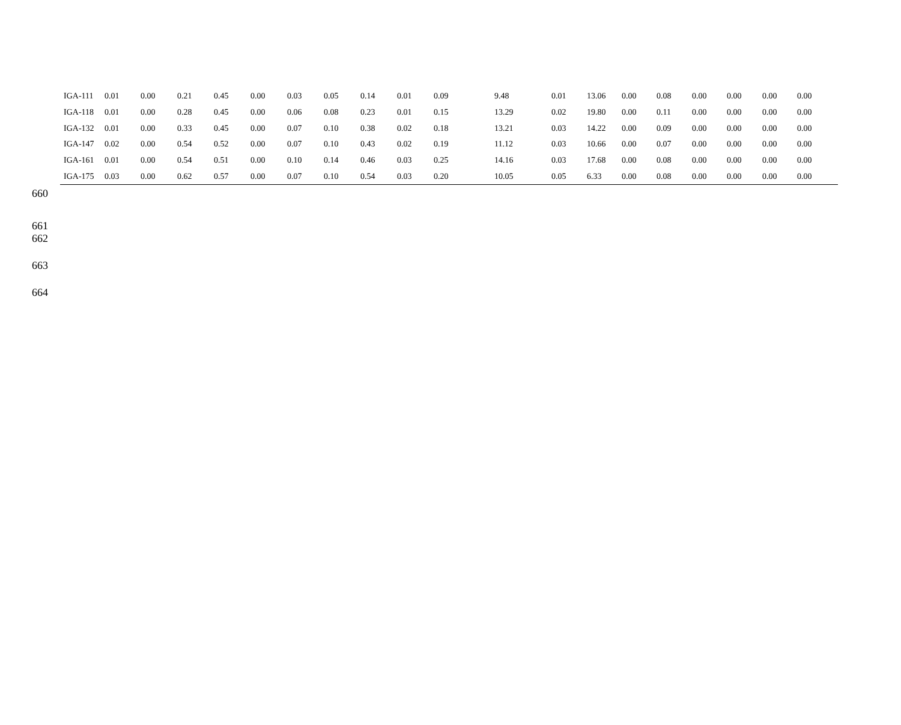| IGA-111 | 0.01 | 0.00 | 0.21 | 0.45 | 0.00 | 0.03 | 0.05 | 0.14 | 0.01 | 0.09 | 9.48 | 0.01 | 13.06 | 0.00 | 0.08 | 0.00 | 0.00 | 0.00 | 0.00 |
| IGA-118 | 0.01 | 0.00 | 0.28 | 0.45 | 0.00 | 0.06 | 0.08 | 0.23 | 0.01 | 0.15 | 13.29 | 0.02 | 19.80 | 0.00 | 0.11 | 0.00 | 0.00 | 0.00 | 0.00 |
| IGA-132 | 0.01 | 0.00 | 0.33 | 0.45 | 0.00 | 0.07 | 0.10 | 0.38 | 0.02 | 0.18 | 13.21 | 0.03 | 14.22 | 0.00 | 0.09 | 0.00 | 0.00 | 0.00 | 0.00 |
| IGA-147 | 0.02 | 0.00 | 0.54 | 0.52 | 0.00 | 0.07 | 0.10 | 0.43 | 0.02 | 0.19 | 11.12 | 0.03 | 10.66 | 0.00 | 0.07 | 0.00 | 0.00 | 0.00 | 0.00 |
| IGA-161 | 0.01 | 0.00 | 0.54 | 0.51 | 0.00 | 0.10 | 0.14 | 0.46 | 0.03 | 0.25 | 14.16 | 0.03 | 17.68 | 0.00 | 0.08 | 0.00 | 0.00 | 0.00 | 0.00 |
| IGA-175 | 0.03 | 0.00 | 0.62 | 0.57 | 0.00 | 0.07 | 0.10 | 0.54 | 0.03 | 0.20 | 10.05 | 0.05 | 6.33 | 0.00 | 0.08 | 0.00 | 0.00 | 0.00 | 0.00 |
660
661
662
663
664